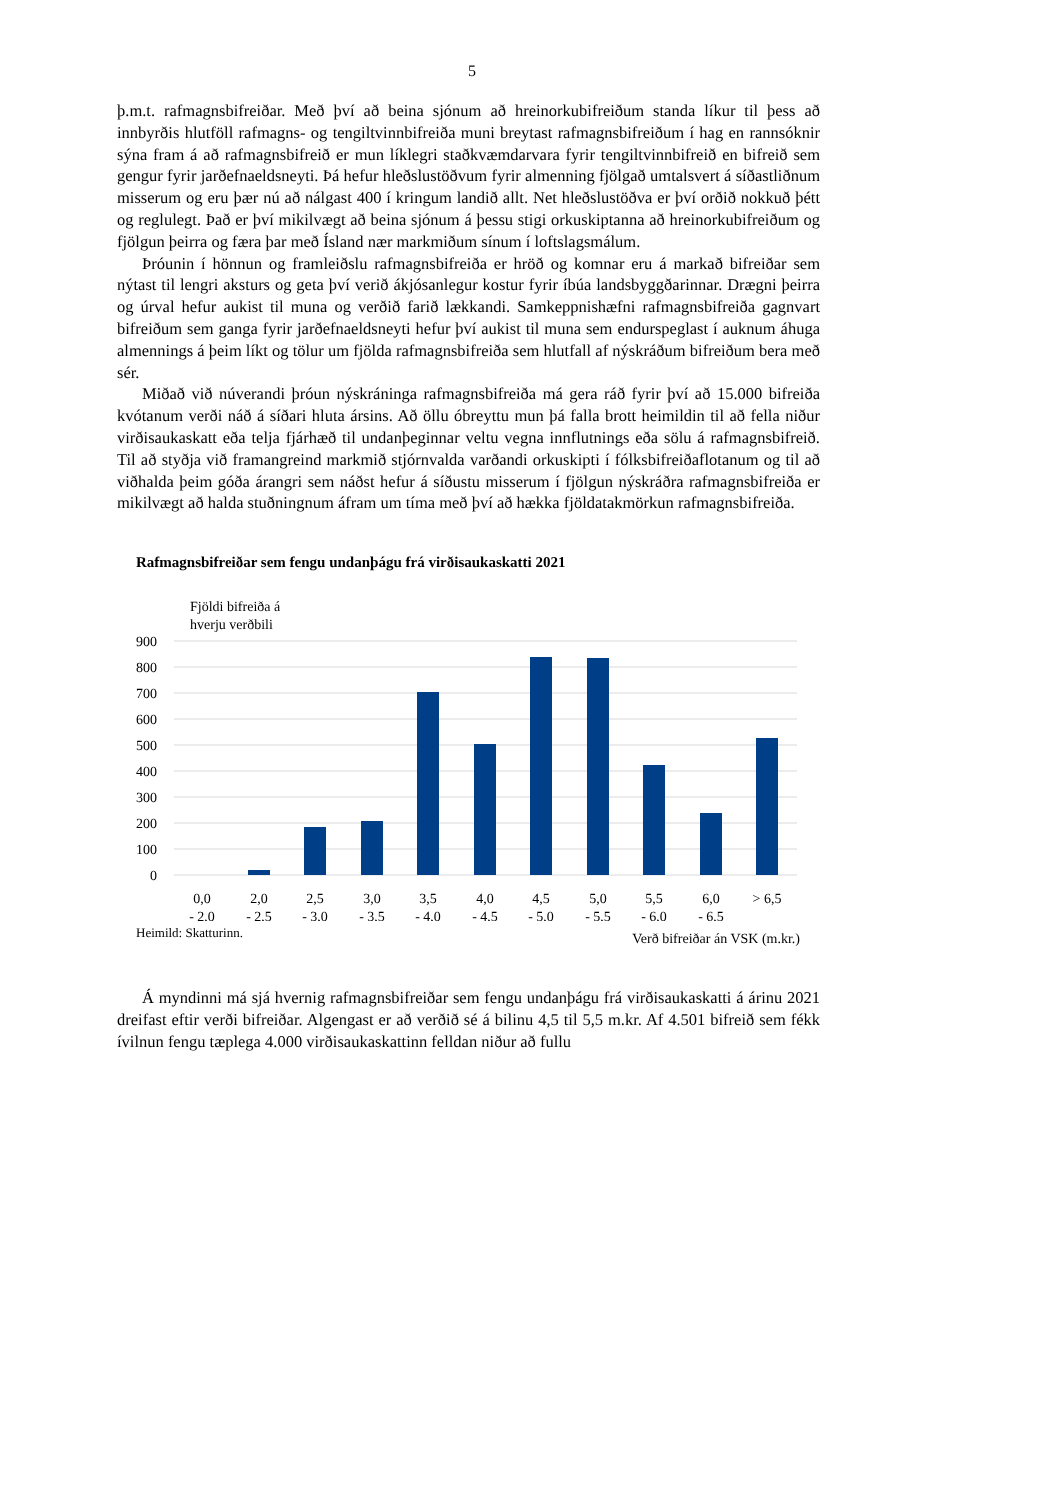5
þ.m.t. rafmagnsbifreiðar. Með því að beina sjónum að hreinorkubifreiðum standa líkur til þess að innbyrðis hlutföll rafmagns- og tengiltvinnbifreiða muni breytast rafmagnsbifreiðum í hag en rannsóknir sýna fram á að rafmagnsbifreið er mun líklegri staðkvæmdarvara fyrir tengiltvinnbifreið en bifreið sem gengur fyrir jarðefnaeldsneyti. Þá hefur hleðslustöðvum fyrir almenning fjölgað umtalsvert á síðastliðnum misserum og eru þær nú að nálgast 400 í kringum landið allt. Net hleðslustöðva er því orðið nokkuð þétt og reglulegt. Það er því mikilvægt að beina sjónum á þessu stigi orkuskiptanna að hreinorkubifreiðum og fjölgun þeirra og færa þar með Ísland nær markmiðum sínum í loftslagsmálum.
Þróunin í hönnun og framleiðslu rafmagnsbifreiða er hröð og komnar eru á markað bifreiðar sem nýtast til lengri aksturs og geta því verið ákjósanlegur kostur fyrir íbúa landsbyggðarinnar. Drægni þeirra og úrval hefur aukist til muna og verðið farið lækkandi. Samkeppnishæfni rafmagnsbifreiða gagnvart bifreiðum sem ganga fyrir jarðefnaeldsneyti hefur því aukist til muna sem endurspeglast í auknum áhuga almennings á þeim líkt og tölur um fjölda rafmagnsbifreiða sem hlutfall af nýskráðum bifreiðum bera með sér.
Miðað við núverandi þróun nýskráninga rafmagnsbifreiða má gera ráð fyrir því að 15.000 bifreiða kvótanum verði náð á síðari hluta ársins. Að öllu óbreyttu mun þá falla brott heimildin til að fella niður virðisaukaskatt eða telja fjárhæð til undanþeginnar veltu vegna innflutnings eða sölu á rafmagnsbifreið. Til að styðja við framangreind markmið stjórnvalda varðandi orkuskipti í fólksbifreiðaflotanum og til að viðhalda þeim góða árangri sem náðst hefur á síðustu misserum í fjölgun nýskráðra rafmagnsbifreiða er mikilvægt að halda stuðningnum áfram um tíma með því að hækka fjöldatakmörkun rafmagnsbifreiða.
Rafmagnsbifreiðar sem fengu undanþágu frá virðisaukaskatti 2021
Fjöldi bifreiða á
hverju verðbili
900
800
700
600
500
400
300
200
100
0
0,0
- 2,0
2,0
- 2,5
2,5
- 3,0
3,0
- 3,5
3,5
- 4,0
4,0
- 4,5
4,5
- 5,0
5,0
- 5,5
5,5
- 6,0
6,0
- 6,5
> 6,5
Heimild: Skatturinn. Verð bifreiðar án VSK (m.kr.)
Á myndinni má sjá hvernig rafmagnsbifreiðar sem fengu undanþágu frá virðisaukaskatti á árinu 2021 dreifast eftir verði bifreiðar. Algengast er að verðið sé á bilinu 4,5 til 5,5 m.kr. Af 4.501 bifreið sem fékk ívilnun fengu tæplega 4.000 virðisaukaskattinn felldan niður að fullu